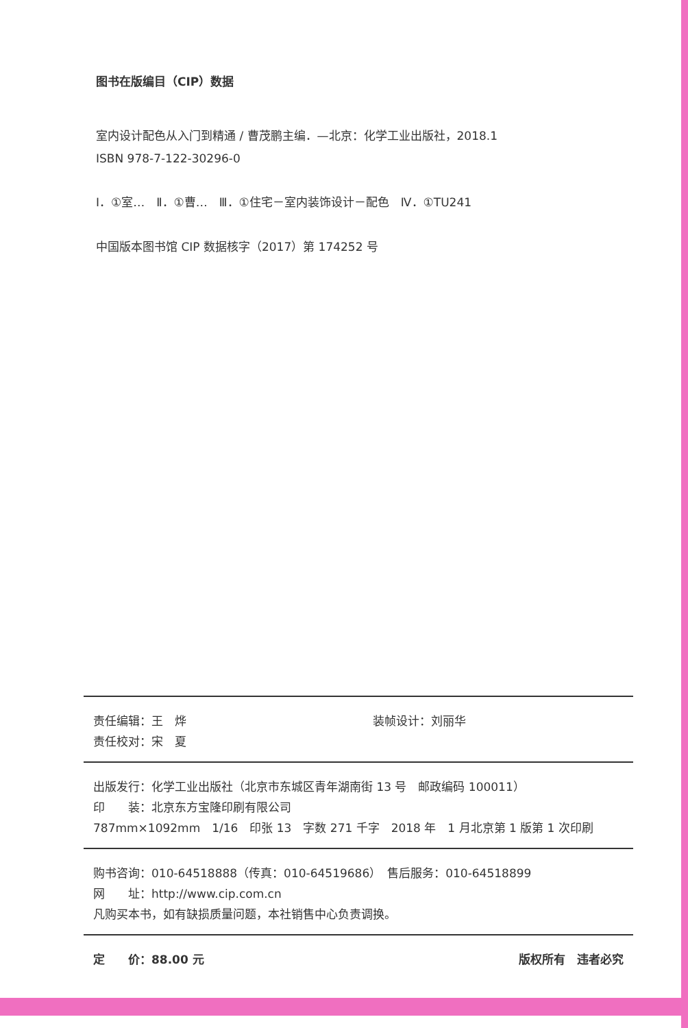图书在版编目（CIP）数据
室内设计配色从入门到精通 / 曹茂鹏主编．—北京：化学工业出版社，2018.1
ISBN 978-7-122-30296-0
Ⅰ．①室…　Ⅱ．①曹…　Ⅲ．①住宅－室内装饰设计－配色　Ⅳ．①TU241
中国版本图书馆 CIP 数据核字（2017）第 174252 号
责任编辑：王　烨 装帧设计：刘丽华
责任校对：宋　夏
出版发行：化学工业出版社（北京市东城区青年湖南街 13 号　邮政编码 100011）
印　　装：北京东方宝隆印刷有限公司
787mm×1092mm　1/16　印张 13　字数 271 千字　2018 年　1 月北京第 1 版第 1 次印刷
购书咨询：010-64518888（传真：010-64519686）　售后服务：010-64518899
网　　址：http://www.cip.com.cn
凡购买本书，如有缺损质量问题，本社销售中心负责调换。
定　　价：88.00 元 版权所有　违者必究